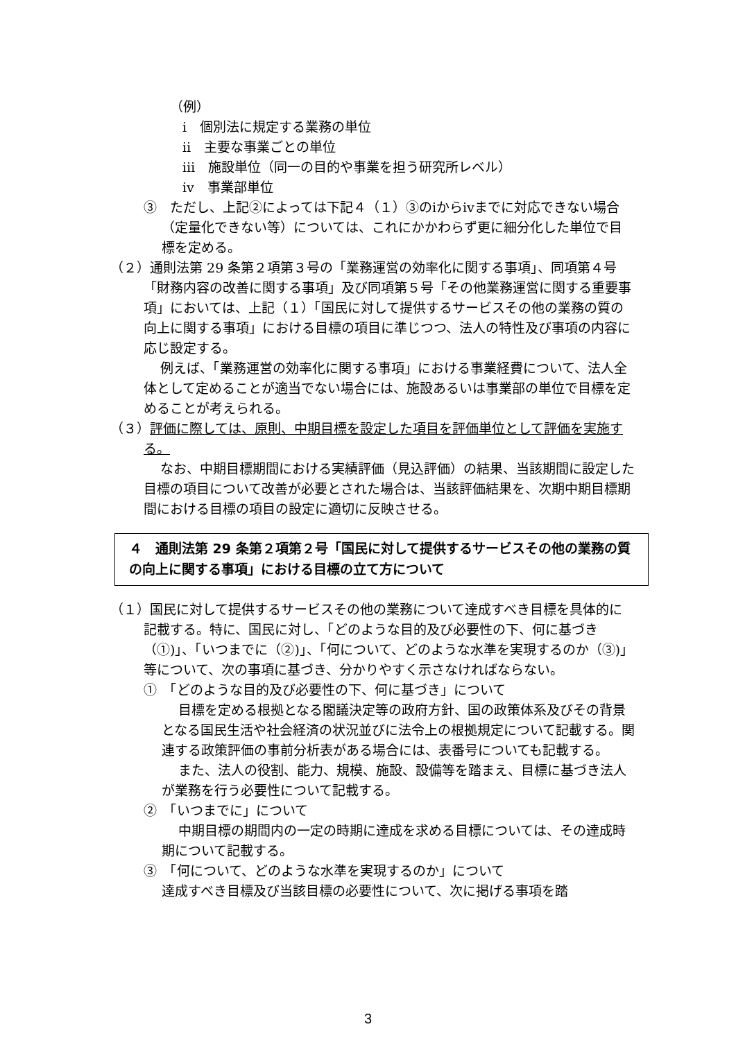（例）
ⅰ　個別法に規定する業務の単位
ⅱ　主要な事業ごとの単位
ⅲ　施設単位（同一の目的や事業を担う研究所レベル）
ⅳ　事業部単位
③　ただし、上記②によっては下記４（１）③のⅰからⅳまでに対応できない場合（定量化できない等）については、これにかかわらず更に細分化した単位で目標を定める。
（２）通則法第 29 条第２項第３号の「業務運営の効率化に関する事項」、同項第４号「財務内容の改善に関する事項」及び同項第５号「その他業務運営に関する重要事項」においては、上記（１）「国民に対して提供するサービスその他の業務の質の向上に関する事項」における目標の項目に準じつつ、法人の特性及び事項の内容に応じ設定する。
例えば、「業務運営の効率化に関する事項」における事業経費について、法人全体として定めることが適当でない場合には、施設あるいは事業部の単位で目標を定めることが考えられる。
（３）評価に際しては、原則、中期目標を設定した項目を評価単位として評価を実施する。
なお、中期目標期間における実績評価（見込評価）の結果、当該期間に設定した目標の項目について改善が必要とされた場合は、当該評価結果を、次期中期目標期間における目標の項目の設定に適切に反映させる。
４　通則法第 29 条第２項第２号「国民に対して提供するサービスその他の業務の質の向上に関する事項」における目標の立て方について
（１）国民に対して提供するサービスその他の業務について達成すべき目標を具体的に記載する。特に、国民に対し、「どのような目的及び必要性の下、何に基づき（①)」、「いつまでに（②)」、「何について、どのような水準を実現するのか（③)」等について、次の事項に基づき、分かりやすく示さなければならない。
①　「どのような目的及び必要性の下、何に基づき」について
目標を定める根拠となる閣議決定等の政府方針、国の政策体系及びその背景となる国民生活や社会経済の状況並びに法令上の根拠規定について記載する。関連する政策評価の事前分析表がある場合には、表番号についても記載する。
また、法人の役割、能力、規模、施設、設備等を踏まえ、目標に基づき法人が業務を行う必要性について記載する。
②　「いつまでに」について
中期目標の期間内の一定の時期に達成を求める目標については、その達成時期について記載する。
③　「何について、どのような水準を実現するのか」について
達成すべき目標及び当該目標の必要性について、次に掲げる事項を踏
3